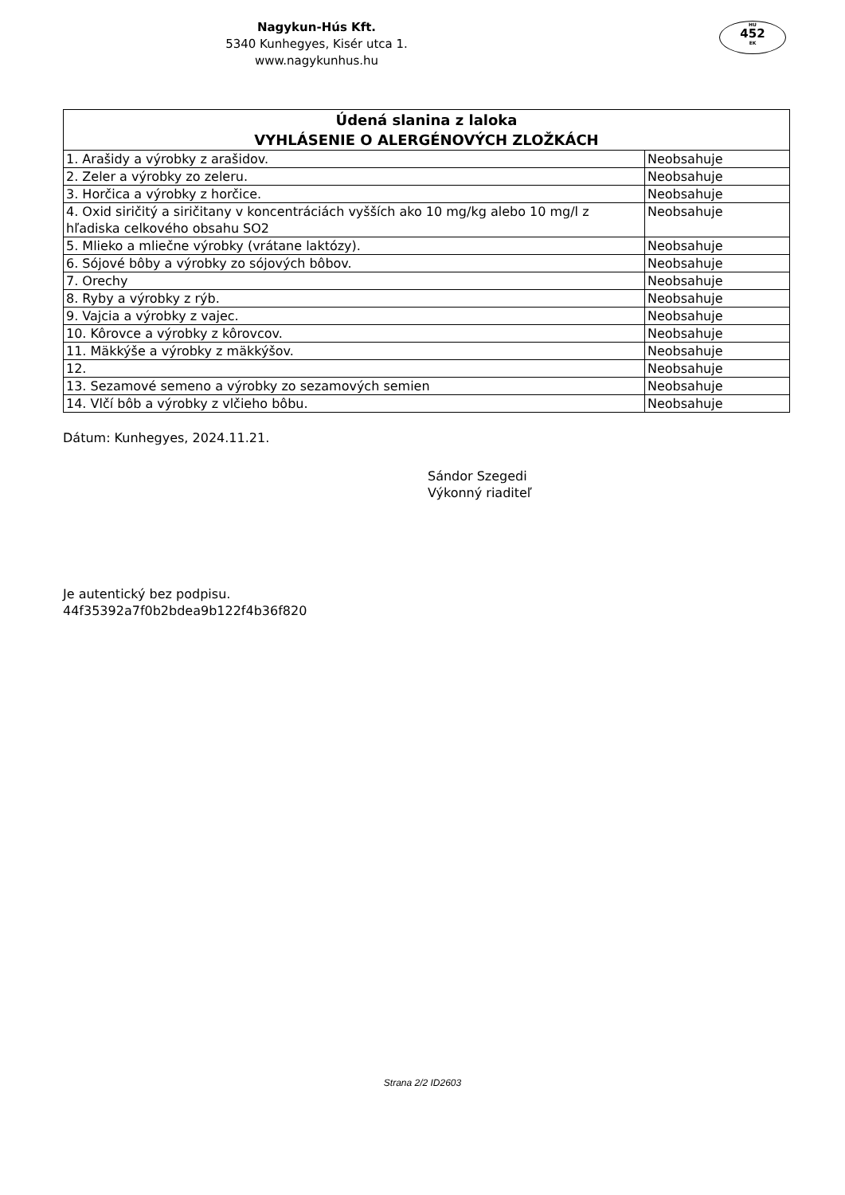Nagykun-Hús Kft.
5340 Kunhegyes, Kisér utca 1.
www.nagykunhus.hu
HU
452
EK
| Údená slanina z laloka VYHLÁSENIE O ALERGÉNOVÝCH ZLOŽKÁCH | |
| --- | --- |
| 1. Arašidy a výrobky z arašidov. | Neobsahuje |
| 2. Zeler a výrobky zo zeleru. | Neobsahuje |
| 3. Horčica a výrobky z horčice. | Neobsahuje |
| 4. Oxid siričitý a siričitany v koncentráciách vyšších ako 10 mg/kg alebo 10 mg/l z hľadiska celkového obsahu SO2 | Neobsahuje |
| 5. Mlieko a mliečne výrobky (vrátane laktózy). | Neobsahuje |
| 6. Sójové bôby a výrobky zo sójových bôbov. | Neobsahuje |
| 7. Orechy | Neobsahuje |
| 8. Ryby a výrobky z rýb. | Neobsahuje |
| 9. Vajcia a výrobky z vajec. | Neobsahuje |
| 10. Kôrovce a výrobky z kôrovcov. | Neobsahuje |
| 11. Mäkkýše a výrobky z mäkkýšov. | Neobsahuje |
| 12. | Neobsahuje |
| 13. Sezamové semeno a výrobky zo sezamových semien | Neobsahuje |
| 14. Vlčí bôb a výrobky z vlčieho bôbu. | Neobsahuje |
Dátum: Kunhegyes, 2024.11.21.
Sándor Szegedi
Výkonný riaditeľ
Je autentický bez podpisu.
44f35392a7f0b2bdea9b122f4b36f820
Strana 2/2 ID2603